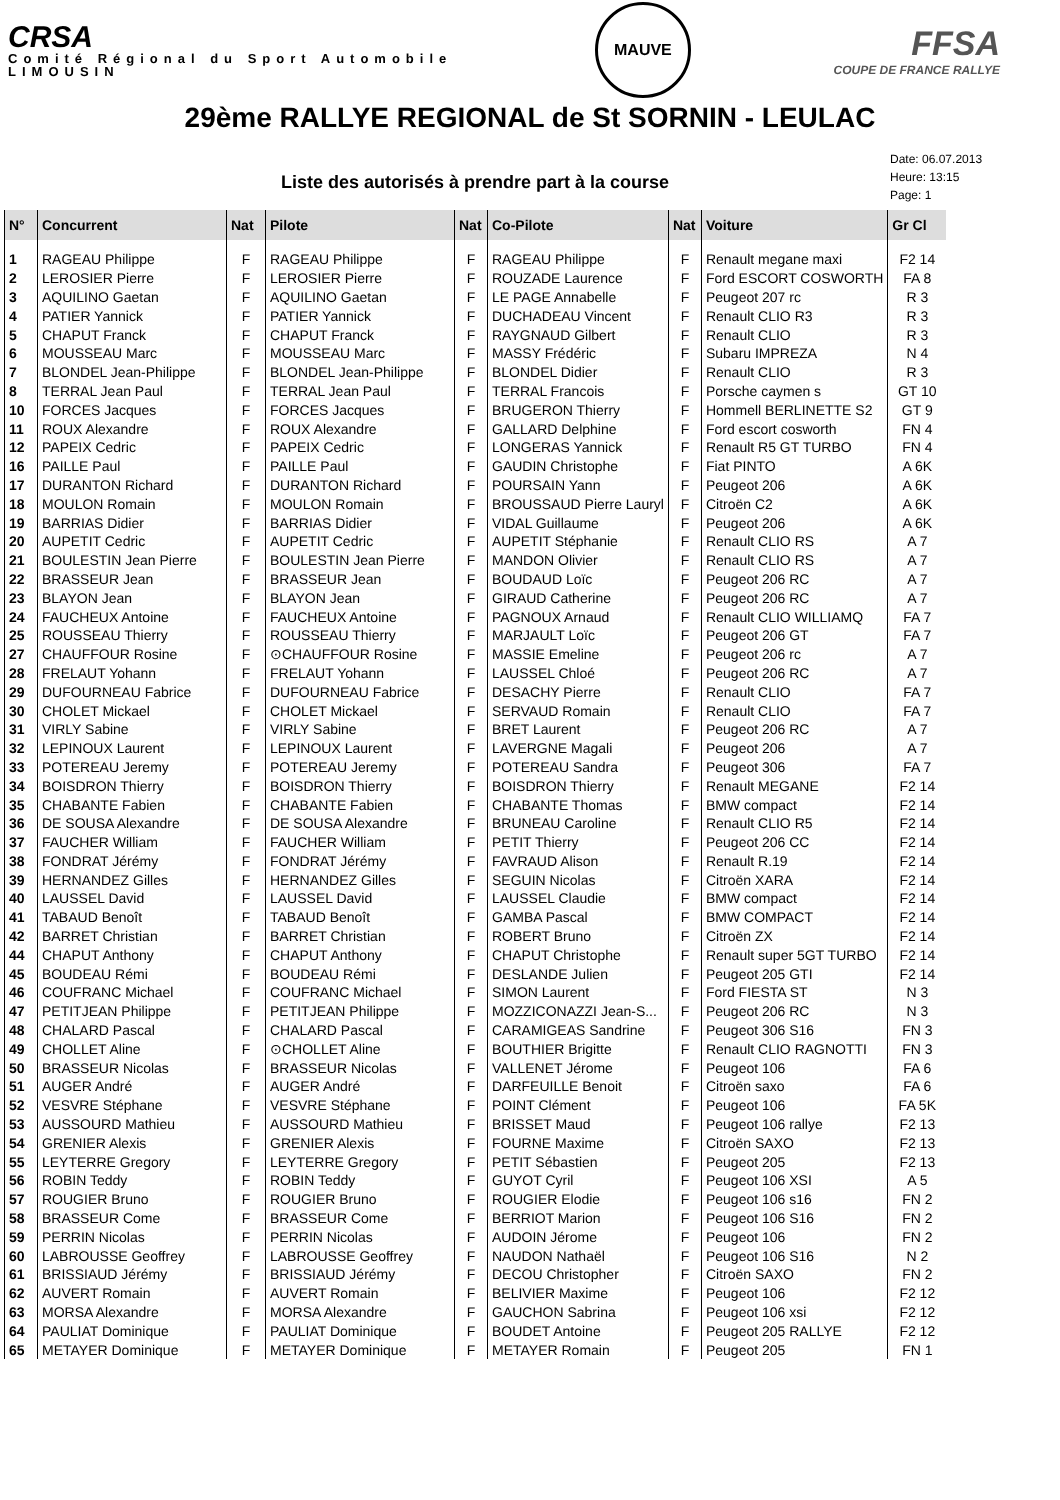CRSA
Comité Régional du Sport Automobile
LIMOUSIN
MAUVE
FFSA
COUPE DE FRANCE RALLYE
29ème RALLYE REGIONAL de St SORNIN - LEULAC
Liste des autorisés à prendre part à la course
Date: 06.07.2013
Heure: 13:15
Page: 1
| N° | Concurrent | Nat | Pilote | Nat | Co-Pilote | Nat | Voiture | Gr Cl |
| --- | --- | --- | --- | --- | --- | --- | --- | --- |
| 1 | RAGEAU Philippe | F | RAGEAU Philippe | F | RAGEAU Philippe | F | Renault megane maxi | F2 14 |
| 2 | LEROSIER Pierre | F | LEROSIER Pierre | F | ROUZADE Laurence | F | Ford ESCORT COSWORTH | FA 8 |
| 3 | AQUILINO Gaetan | F | AQUILINO Gaetan | F | LE PAGE Annabelle | F | Peugeot 207 rc | R 3 |
| 4 | PATIER Yannick | F | PATIER Yannick | F | DUCHADEAU Vincent | F | Renault CLIO R3 | R 3 |
| 5 | CHAPUT Franck | F | CHAPUT Franck | F | RAYGNAUD Gilbert | F | Renault CLIO | R 3 |
| 6 | MOUSSEAU Marc | F | MOUSSEAU Marc | F | MASSY Frédéric | F | Subaru IMPREZA | N 4 |
| 7 | BLONDEL Jean-Philippe | F | BLONDEL Jean-Philippe | F | BLONDEL Didier | F | Renault CLIO | R 3 |
| 8 | TERRAL Jean Paul | F | TERRAL Jean Paul | F | TERRAL Francois | F | Porsche caymen s | GT 10 |
| 10 | FORCES Jacques | F | FORCES Jacques | F | BRUGERON Thierry | F | Hommell BERLINETTE S2 | GT 9 |
| 11 | ROUX Alexandre | F | ROUX Alexandre | F | GALLARD Delphine | F | Ford escort cosworth | FN 4 |
| 12 | PAPEIX Cedric | F | PAPEIX Cedric | F | LONGERAS Yannick | F | Renault R5 GT TURBO | FN 4 |
| 16 | PAILLE Paul | F | PAILLE Paul | F | GAUDIN Christophe | F | Fiat PINTO | A 6K |
| 17 | DURANTON Richard | F | DURANTON Richard | F | POURSAIN Yann | F | Peugeot 206 | A 6K |
| 18 | MOULON Romain | F | MOULON Romain | F | BROUSSAUD Pierre Lauryl | F | Citroën C2 | A 6K |
| 19 | BARRIAS Didier | F | BARRIAS Didier | F | VIDAL Guillaume | F | Peugeot 206 | A 6K |
| 20 | AUPETIT Cedric | F | AUPETIT Cedric | F | AUPETIT Stéphanie | F | Renault CLIO RS | A 7 |
| 21 | BOULESTIN Jean Pierre | F | BOULESTIN Jean Pierre | F | MANDON Olivier | F | Renault CLIO RS | A 7 |
| 22 | BRASSEUR Jean | F | BRASSEUR Jean | F | BOUDAUD Loïc | F | Peugeot 206 RC | A 7 |
| 23 | BLAYON Jean | F | BLAYON Jean | F | GIRAUD Catherine | F | Peugeot 206 RC | A 7 |
| 24 | FAUCHEUX Antoine | F | FAUCHEUX Antoine | F | PAGNOUX Arnaud | F | Renault CLIO WILLIAMQ | FA 7 |
| 25 | ROUSSEAU Thierry | F | ROUSSEAU Thierry | F | MARJAULT Loïc | F | Peugeot 206 GT | FA 7 |
| 27 | CHAUFFOUR Rosine | F | ⊙CHAUFFOUR Rosine | F | MASSIE Emeline | F | Peugeot 206 rc | A 7 |
| 28 | FRELAUT Yohann | F | FRELAUT Yohann | F | LAUSSEL Chloé | F | Peugeot 206 RC | A 7 |
| 29 | DUFOURNEAU Fabrice | F | DUFOURNEAU Fabrice | F | DESACHY Pierre | F | Renault CLIO | FA 7 |
| 30 | CHOLET Mickael | F | CHOLET Mickael | F | SERVAUD Romain | F | Renault CLIO | FA 7 |
| 31 | VIRLY Sabine | F | VIRLY Sabine | F | BRET Laurent | F | Peugeot 206 RC | A 7 |
| 32 | LEPINOUX Laurent | F | LEPINOUX Laurent | F | LAVERGNE Magali | F | Peugeot 206 | A 7 |
| 33 | POTEREAU Jeremy | F | POTEREAU Jeremy | F | POTEREAU Sandra | F | Peugeot 306 | FA 7 |
| 34 | BOISDRON Thierry | F | BOISDRON Thierry | F | BOISDRON Thierry | F | Renault MEGANE | F2 14 |
| 35 | CHABANTE Fabien | F | CHABANTE Fabien | F | CHABANTE Thomas | F | BMW compact | F2 14 |
| 36 | DE SOUSA Alexandre | F | DE SOUSA Alexandre | F | BRUNEAU Caroline | F | Renault CLIO R5 | F2 14 |
| 37 | FAUCHER William | F | FAUCHER William | F | PETIT Thierry | F | Peugeot 206 CC | F2 14 |
| 38 | FONDRAT Jérémy | F | FONDRAT Jérémy | F | FAVRAUD Alison | F | Renault R.19 | F2 14 |
| 39 | HERNANDEZ Gilles | F | HERNANDEZ Gilles | F | SEGUIN Nicolas | F | Citroën XARA | F2 14 |
| 40 | LAUSSEL David | F | LAUSSEL David | F | LAUSSEL Claudie | F | BMW compact | F2 14 |
| 41 | TABAUD Benoît | F | TABAUD Benoît | F | GAMBA Pascal | F | BMW COMPACT | F2 14 |
| 42 | BARRET Christian | F | BARRET Christian | F | ROBERT Bruno | F | Citroën ZX | F2 14 |
| 44 | CHAPUT Anthony | F | CHAPUT Anthony | F | CHAPUT Christophe | F | Renault super 5GT TURBO | F2 14 |
| 45 | BOUDEAU Rémi | F | BOUDEAU Rémi | F | DESLANDE Julien | F | Peugeot 205 GTI | F2 14 |
| 46 | COUFRANC Michael | F | COUFRANC Michael | F | SIMON Laurent | F | Ford FIESTA ST | N 3 |
| 47 | PETITJEAN Philippe | F | PETITJEAN Philippe | F | MOZZICONAZZI Jean-S... | F | Peugeot 206 RC | N 3 |
| 48 | CHALARD Pascal | F | CHALARD Pascal | F | CARAMIGEAS Sandrine | F | Peugeot 306 S16 | FN 3 |
| 49 | CHOLLET Aline | F | ⊙CHOLLET Aline | F | BOUTHIER Brigitte | F | Renault CLIO RAGNOTTI | FN 3 |
| 50 | BRASSEUR Nicolas | F | BRASSEUR Nicolas | F | VALLENET Jérome | F | Peugeot 106 | FA 6 |
| 51 | AUGER André | F | AUGER André | F | DARFEUILLE Benoit | F | Citroën saxo | FA 6 |
| 52 | VESVRE Stéphane | F | VESVRE Stéphane | F | POINT Clément | F | Peugeot 106 | FA 5K |
| 53 | AUSSOURD Mathieu | F | AUSSOURD Mathieu | F | BRISSET Maud | F | Peugeot 106 rallye | F2 13 |
| 54 | GRENIER Alexis | F | GRENIER Alexis | F | FOURNE Maxime | F | Citroën SAXO | F2 13 |
| 55 | LEYTERRE Gregory | F | LEYTERRE Gregory | F | PETIT Sébastien | F | Peugeot 205 | F2 13 |
| 56 | ROBIN Teddy | F | ROBIN Teddy | F | GUYOT Cyril | F | Peugeot 106 XSI | A 5 |
| 57 | ROUGIER Bruno | F | ROUGIER Bruno | F | ROUGIER Elodie | F | Peugeot 106 s16 | FN 2 |
| 58 | BRASSEUR Come | F | BRASSEUR Come | F | BERRIOT Marion | F | Peugeot 106 S16 | FN 2 |
| 59 | PERRIN Nicolas | F | PERRIN Nicolas | F | AUDOIN Jérome | F | Peugeot 106 | FN 2 |
| 60 | LABROUSSE Geoffrey | F | LABROUSSE Geoffrey | F | NAUDON Nathaël | F | Peugeot 106 S16 | N 2 |
| 61 | BRISSIAUD Jérémy | F | BRISSIAUD Jérémy | F | DECOU Christopher | F | Citroën SAXO | FN 2 |
| 62 | AUVERT Romain | F | AUVERT Romain | F | BELIVIER Maxime | F | Peugeot 106 | F2 12 |
| 63 | MORSA Alexandre | F | MORSA Alexandre | F | GAUCHON Sabrina | F | Peugeot 106 xsi | F2 12 |
| 64 | PAULIAT Dominique | F | PAULIAT Dominique | F | BOUDET Antoine | F | Peugeot 205 RALLYE | F2 12 |
| 65 | METAYER Dominique | F | METAYER Dominique | F | METAYER Romain | F | Peugeot 205 | FN 1 |